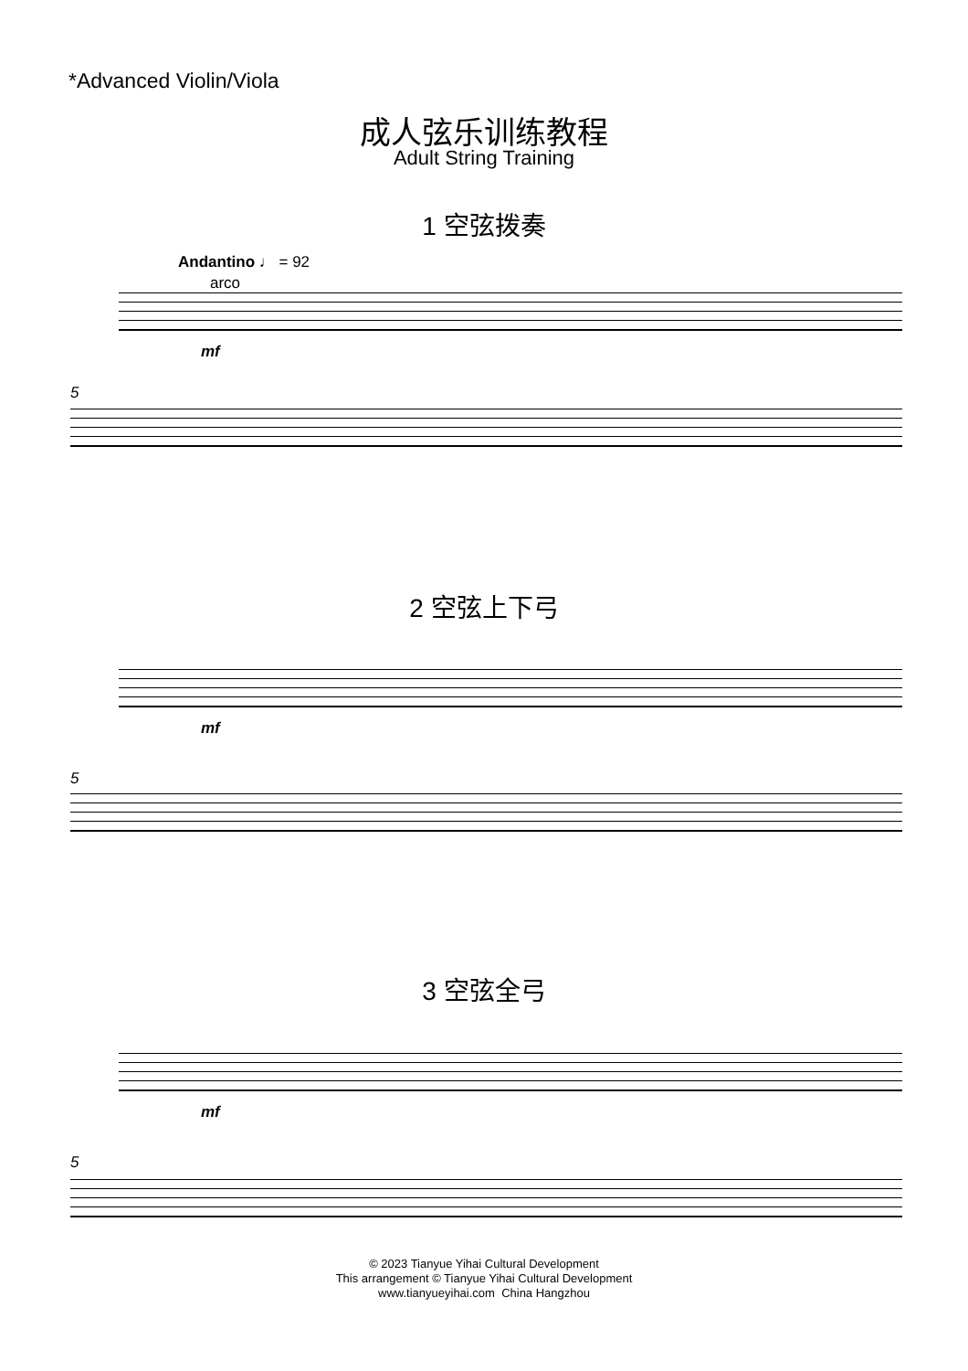*Advanced Violin/Viola
成人弦乐训练教程
Adult String Training
1 空弦拨奏
Andantino ♩ = 92
arco
mf
5
2 空弦上下弓
mf
5
3 空弦全弓
mf
5
© 2023 Tianyue Yihai Cultural Development
This arrangement © Tianyue Yihai Cultural Development
www.tianyueyihai.com China Hangzhou